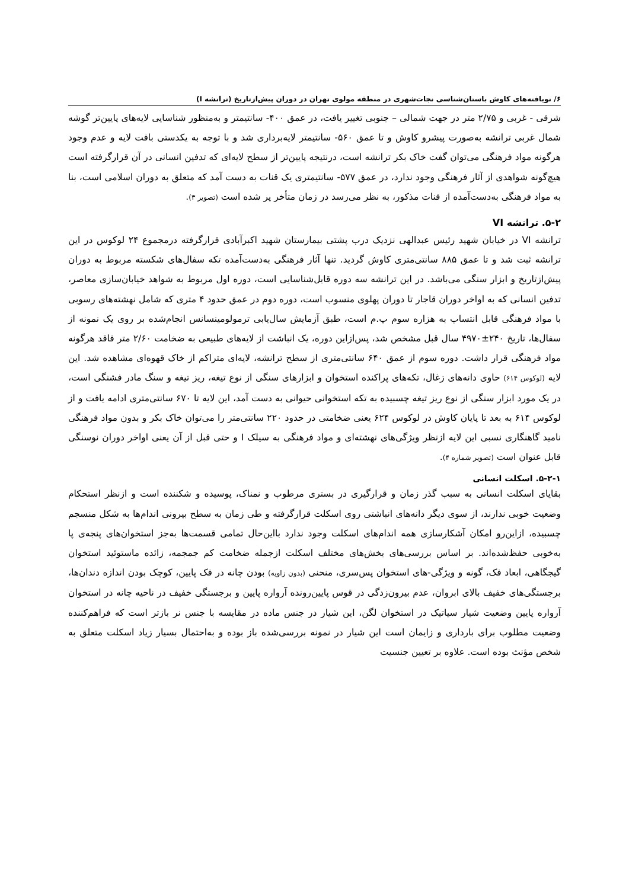۶/ نویافته‌های کاوش باستان‌شناسی نجات‌شهری در منطقه مولوی تهران در دوران پیش‌ازتاریخ (ترانشه I)
شرقی - غربی و ۲/۷۵ متر در جهت شمالی – جنوبی تغییر یافت، در عمق ۴۰۰- سانتیمتر و به‌منظور شناسایی لایه‌های پایین‌تر گوشه شمال غربی ترانشه به‌صورت پیشرو کاوش و تا عمق ۵۶۰- سانتیمتر لایه‌برداری شد و با توجه به یکدستی بافت لایه و عدم وجود هرگونه مواد فرهنگی می‌توان گفت خاک بکر ترانشه است، درنتیجه پایین‌تر از سطح لایه‌ای که تدفین انسانی در آن قرارگرفته است هیچ‌گونه شواهدی از آثار فرهنگی وجود ندارد، در عمق ۵۷۷- سانتیمتری یک قنات به دست آمد که متعلق به دوران اسلامی است، بنا به مواد فرهنگی به‌دست‌آمده از قنات مذکور، به نظر می‌رسد در زمان متأخر پر شده است (تصویر ۳).
۵-۲. ترانشه VI
ترانشه VI در خیابان شهید رئیس عبدالهی نزدیک درب پشتی بیمارستان شهید اکبرآبادی قرارگرفته درمجموع ۲۴ لوکوس در این ترانشه ثبت شد و تا عمق ۸۸۵ سانتی‌متری کاوش گردید. تنها آثار فرهنگی به‌دست‌آمده تکه سفال‌های شکسته مربوط به دوران پیش‌ازتاریخ و ابزار سنگی می‌باشد. در این ترانشه سه دوره قابل‌شناسایی است، دوره اول مربوط به شواهد خیابان‌سازی معاصر، تدفین انسانی که به اواخر دوران قاجار تا دوران پهلوی منسوب است، دوره دوم در عمق حدود ۴ متری که شامل نهشته‌های رسوبی با مواد فرهنگی قابل انتساب به هزاره سوم پ.م است، طبق آزمایش سال‌یابی ترمولومینسانس انجام‌شده بر روی یک نمونه از سفال‌ها، تاریخ ۲۴۰±۴۹۷۰ سال قبل مشخص شد، پس‌ازاین دوره، یک انباشت از لایه‌های طبیعی به ضخامت ۲/۶۰ متر فاقد هرگونه مواد فرهنگی قرار داشت. دوره سوم از عمق ۶۴۰ سانتی‌متری از سطح ترانشه، لایه‌ای متراکم از خاک قهوه‌ای مشاهده شد. این لایه (لوکوس ۶۱۴) حاوی دانه‌های زغال، تکه‌های پراکنده استخوان و ابزارهای سنگی از نوع تیغه، ریز تیغه و سنگ مادر فشنگی است، در یک مورد ابزار سنگی از نوع ریز تیغه چسبیده به تکه استخوانی حیوانی به دست آمد، این لایه تا ۶۷۰ سانتی‌متری ادامه یافت و از لوکوس ۶۱۴ به بعد تا پایان کاوش در لوکوس ۶۲۴ یعنی ضخامتی در حدود ۲۲۰ سانتی‌متر را می‌توان خاک بکر و بدون مواد فرهنگی نامید گاهنگاری نسبی این لایه ازنظر ویژگی‌های نهشته‌ای و مواد فرهنگی به سیلک I و حتی قبل از آن یعنی اواخر دوران نوسنگی قابل عنوان است (تصویر شماره ۴).
۵-۲-۱. اسکلت انسانی
بقایای اسکلت انسانی به سبب گذر زمان و قرارگیری در بستری مرطوب و نمناک، پوسیده و شکننده است و ازنظر استحکام وضعیت خوبی ندارند، از سوی دیگر دانه‌های انباشتی روی اسکلت قرارگرفته و طی زمان به سطح بیرونی اندام‌ها به شکل منسجم چسبیده، ازاین‌رو امکان آشکارسازی همه اندام‌های اسکلت وجود ندارد بااین‌حال تمامی قسمت‌ها به‌جز استخوان‌های پنجه‌ی پا به‌خوبی حفظ‌شده‌اند. بر اساس بررسی‌های بخش‌های مختلف اسکلت ازجمله ضخامت کم جمجمه، زائده ماستوئید استخوان گیجگاهی، ابعاد فک، گونه و ویژگی-های استخوان پس‌سری، منحنی (بدون زاویه) بودن چانه در فک پایین، کوچک بودن اندازه دندان‌ها، برجستگی‌های خفیف بالای ابروان، عدم بیرون‌زدگی در قوس پایین‌رونده آرواره پایین و برجستگی خفیف در ناحیه چانه در استخوان آرواره پایین وضعیت شیار سیاتیک در استخوان لگن، این شیار در جنس ماده در مقایسه با جنس نر بازتر است که فراهم‌کننده وضعیت مطلوب برای بارداری و زایمان است این شیار در نمونه بررسی‌شده باز بوده و به‌احتمال بسیار زیاد اسکلت متعلق به شخص مؤنث بوده است. علاوه بر تعیین جنسیت